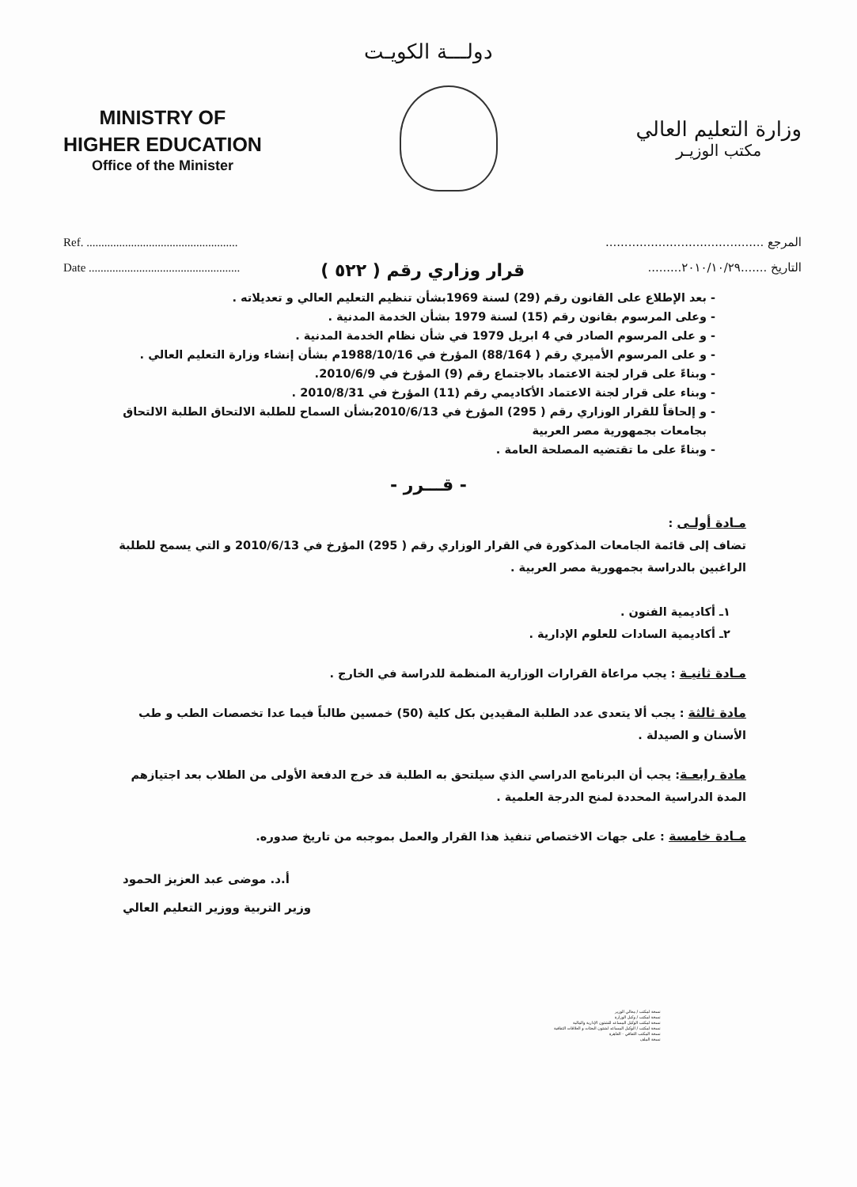دولـــة الكويـت
MINISTRY OF
HIGHER EDUCATION
Office of the Minister
وزارة التعليم العالي
مكتب الوزيـر
Ref. ...................................................
Date ...................................................
قرار وزاري رقم ( ٥٢٢ )
المرجع ..........................................
التاريخ .......٢٠١٠/١٠/٢٩.........
بعد الإطلاع على القانون رقم (29) لسنة 1969بشأن تنظيم التعليم العالي و تعديلاته .
وعلى المرسوم بقانون رقم (15) لسنة 1979 بشأن الخدمة المدنية .
و على المرسوم الصادر في 4 ابريل 1979 في شأن نظام الخدمة المدنية .
و على المرسوم الأميري رقم ( 88/164) المؤرخ في 1988/10/16م بشأن إنشاء وزارة التعليم العالي .
وبناءً على قرار لجنة الاعتماد بالاجتماع رقم (9) المؤرخ في 2010/6/9.
وبناء على قرار لجنة الاعتماد الأكاديمي رقم (11) المؤرخ في 2010/8/31 .
و إلحاقاً للقرار الوزاري رقم ( 295) المؤرخ في 2010/6/13بشأن السماح للطلبة الالتحاق الطلبة الالتحاق بجامعات بجمهورية مصر العربية
وبناءً على ما تقتضيه المصلحة العامة .
- قـــرر -
مـادة أولـى :
تضاف إلى قائمة الجامعات المذكورة في القرار الوزاري رقم ( 295) المؤرخ في 2010/6/13 و التي يسمح للطلبة الراغبين بالدراسة بجمهورية مصر العربية .
١ـ أكاديمية الفنون .
٢ـ أكاديمية السادات للعلوم الإدارية .
مـادة ثانيـة : يجب مراعاة القرارات الوزارية المنظمة للدراسة في الخارج .
مادة ثالثة : يجب ألا يتعدى عدد الطلبة المقيدين بكل كلية (50) خمسين طالباً فيما عدا تخصصات الطب و طب الأسنان و الصيدلة .
مادة رابعـة: يجب أن البرنامج الدراسي الذي سيلتحق به الطلبة قد خرج الدفعة الأولى من الطلاب بعد اجتيازهم المدة الدراسية المحددة لمنح الدرجة العلمية .
مـادة خامسة : على جهات الاختصاص تنفيذ هذا القرار والعمل بموجبه من تاريخ صدوره.
أ.د. موضى عبد العزيز الحمود
وزير التربية ووزير التعليم العالي
نسخة لمكتب / معالي الوزير
نسخة لمكتب / وكيل الوزارة
نسخة لمكتب الوكيل المساعد للشئون الإدارية والمالية
نسخة لمكتب / الوكيل المساعد لشئون البعثات و العلاقات الثقافية
نسخة المكتب الثقافي - القاهرة
نسخة الملف